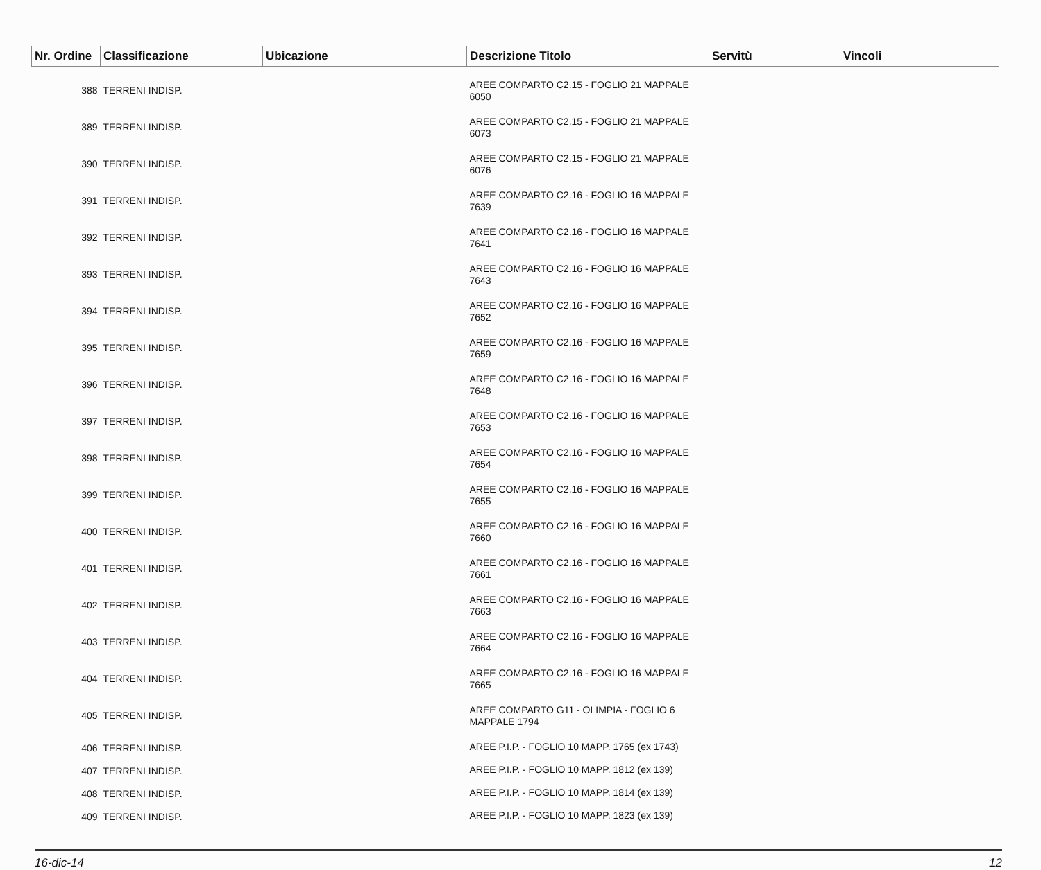| Nr. Ordine | Classificazione | Ubicazione | Descrizione Titolo | Servitù | Vincoli |
| --- | --- | --- | --- | --- | --- |
| 388 | TERRENI INDISP. | | AREE COMPARTO C2.15 - FOGLIO 21 MAPPALE 6050 | | |
| 389 | TERRENI INDISP. | | AREE COMPARTO C2.15 - FOGLIO 21 MAPPALE 6073 | | |
| 390 | TERRENI INDISP. | | AREE COMPARTO C2.15 - FOGLIO 21 MAPPALE 6076 | | |
| 391 | TERRENI INDISP. | | AREE COMPARTO C2.16 - FOGLIO 16 MAPPALE 7639 | | |
| 392 | TERRENI INDISP. | | AREE COMPARTO C2.16 - FOGLIO 16 MAPPALE 7641 | | |
| 393 | TERRENI INDISP. | | AREE COMPARTO C2.16 - FOGLIO 16 MAPPALE 7643 | | |
| 394 | TERRENI INDISP. | | AREE COMPARTO C2.16 - FOGLIO 16 MAPPALE 7652 | | |
| 395 | TERRENI INDISP. | | AREE COMPARTO C2.16 - FOGLIO 16 MAPPALE 7659 | | |
| 396 | TERRENI INDISP. | | AREE COMPARTO C2.16 - FOGLIO 16 MAPPALE 7648 | | |
| 397 | TERRENI INDISP. | | AREE COMPARTO C2.16 - FOGLIO 16 MAPPALE 7653 | | |
| 398 | TERRENI INDISP. | | AREE COMPARTO C2.16 - FOGLIO 16 MAPPALE 7654 | | |
| 399 | TERRENI INDISP. | | AREE COMPARTO C2.16 - FOGLIO 16 MAPPALE 7655 | | |
| 400 | TERRENI INDISP. | | AREE COMPARTO C2.16 - FOGLIO 16 MAPPALE 7660 | | |
| 401 | TERRENI INDISP. | | AREE COMPARTO C2.16 - FOGLIO 16 MAPPALE 7661 | | |
| 402 | TERRENI INDISP. | | AREE COMPARTO C2.16 - FOGLIO 16 MAPPALE 7663 | | |
| 403 | TERRENI INDISP. | | AREE COMPARTO C2.16 - FOGLIO 16 MAPPALE 7664 | | |
| 404 | TERRENI INDISP. | | AREE COMPARTO C2.16 - FOGLIO 16 MAPPALE 7665 | | |
| 405 | TERRENI INDISP. | | AREE COMPARTO G11 - OLIMPIA - FOGLIO 6 MAPPALE 1794 | | |
| 406 | TERRENI INDISP. | | AREE P.I.P. - FOGLIO 10 MAPP. 1765 (ex 1743) | | |
| 407 | TERRENI INDISP. | | AREE P.I.P. - FOGLIO 10 MAPP. 1812 (ex 139) | | |
| 408 | TERRENI INDISP. | | AREE P.I.P. - FOGLIO 10 MAPP. 1814 (ex 139) | | |
| 409 | TERRENI INDISP. | | AREE P.I.P. - FOGLIO 10 MAPP. 1823 (ex 139) | | |
16-dic-14 12